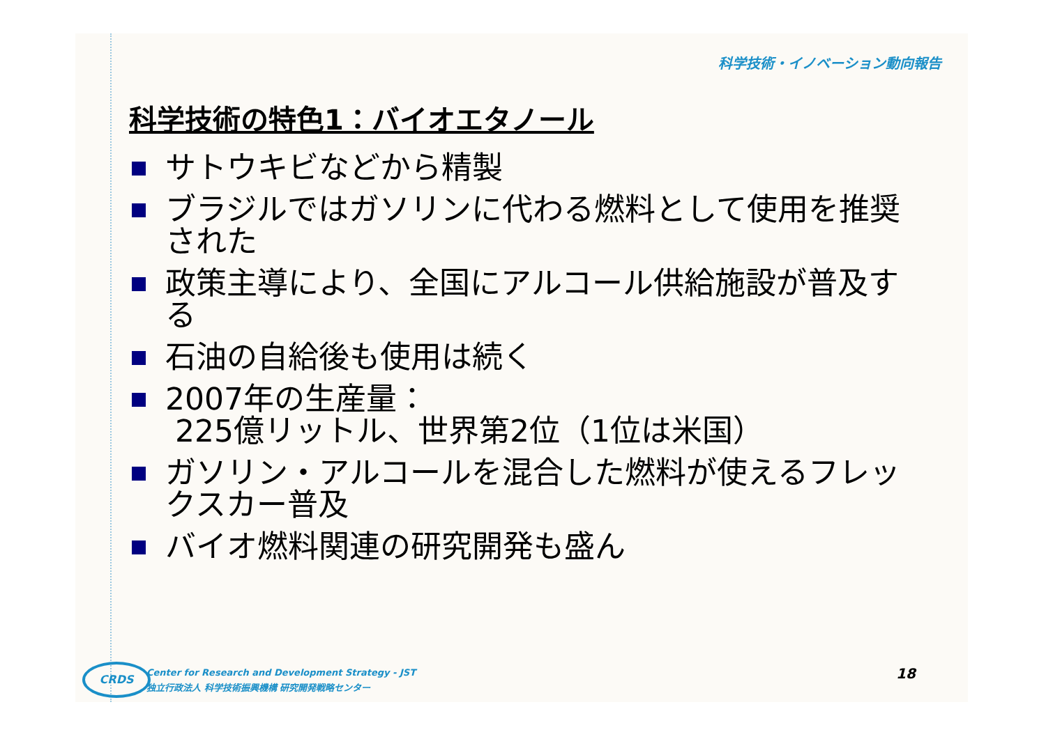科学技術・イノベーション動向報告
科学技術の特色1：バイオエタノール
サトウキビなどから精製
ブラジルではガソリンに代わる燃料として使用を推奨された
政策主導により、全国にアルコール供給施設が普及する
石油の自給後も使用は続く
2007年の生産量：
225億リットル、世界第2位（1位は米国）
ガソリン・アルコールを混合した燃料が使えるフレックスカー普及
バイオ燃料関連の研究開発も盛ん
CRDS
Center for Research and Development Strategy - JST
独立行政法人 科学技術振興機構 研究開発戦略センター
18